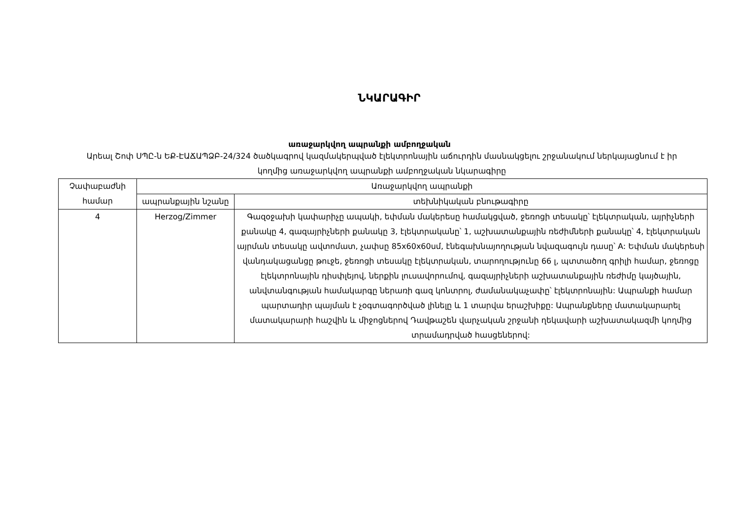ՆԿԱՐԱԳԻՐ
առաջարկվող ապրանքի ամբողջական
Արեալ Շոփ ՍՊԸ-ն ԵՔ-ԷԱՃԱՊՁԲ-24/324 ծածկագրով կազմակերպված էլեկտրոնային աճուրդին մասնակցելու շրջանակում ներկայացնում է իր կողմից առաջարկվող ապրանքի ամբողջական նկարագիրը
| Չափաբաժնի համար | Առաջարկվող ապրանքի | |
| --- | --- | --- |
| | ապրանքային նշանը | տեխնիկական բնութագիրը |
| 4 | Herzog/Zimmer | Գազօջախի կափարիչը ապակի, եփման մակերեսը համակցված, ջեռոցի տեսակը՝ էլեկտրական, այրիչների քանակը 4, գազայրիչների քանակը 3, էլեկտրականը՝ 1, աշխատանքային ռեժիմների քանակը՝ 4, էլեկտրական այրման տեսակը ավտոմատ, չափսը 85x60x60սմ, էնեգախնայողության նվազագույն դասը՝ A: Եփման մակերեսի վանդակացանցը թուջե, ջեռոցի տեսակը էլեկտրական, տարողությունը 66 լ, պտտածող գրիլի համար, ջեռոցը էլեկտրոնային դիսփլեյով, ներքին լուսավորումով, գազայրիչների աշխատանքային ռեժիմը կայծային, անվտանգության համակարգը ներառի գազ կոնտրոլ, ժամանակաչափը՝ էլեկտրոնային: Ապրանքի համար պարտադիր պայման է չօգտագործված լինելը և 1 տարվա երաշխիքը: Ապրանքները մատակարարել մատակարարի հաշվին և միջոցներով Դավթաշեն վարչական շրջանի ղեկավարի աշխատակազմի կողմից տրամադրված հասցեներով: |